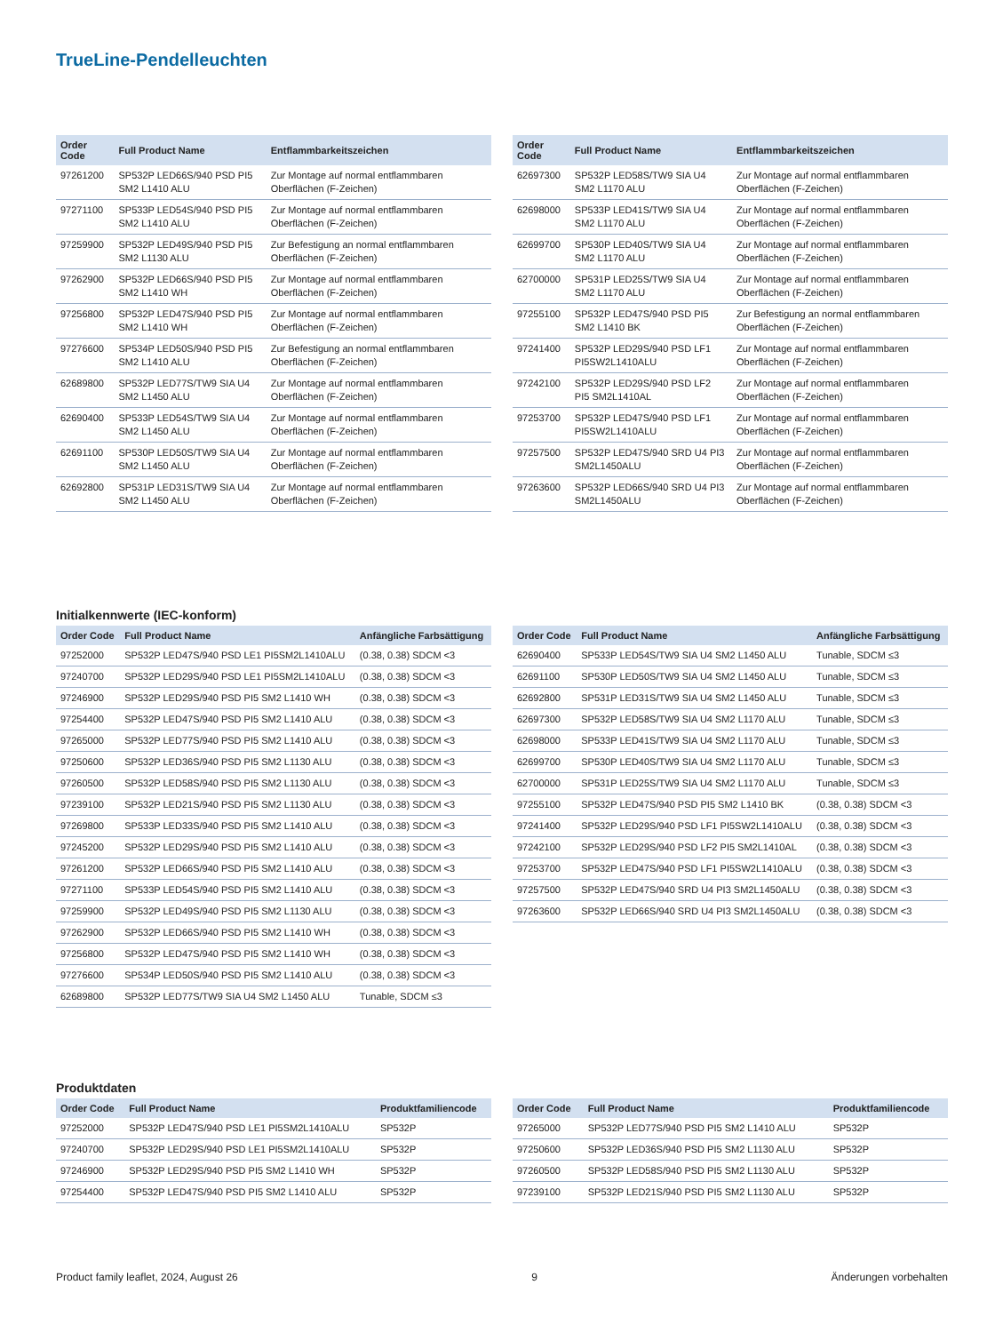TrueLine-Pendelleuchten
| Order Code | Full Product Name | Entflammbarkeitszeichen |
| --- | --- | --- |
| 97261200 | SP532P LED66S/940 PSD PI5 SM2 L1410 ALU | Zur Montage auf normal entflammbaren Oberflächen (F-Zeichen) |
| 97271100 | SP533P LED54S/940 PSD PI5 SM2 L1410 ALU | Zur Montage auf normal entflammbaren Oberflächen (F-Zeichen) |
| 97259900 | SP532P LED49S/940 PSD PI5 SM2 L1130 ALU | Zur Befestigung an normal entflammbaren Oberflächen (F-Zeichen) |
| 97262900 | SP532P LED66S/940 PSD PI5 SM2 L1410 WH | Zur Montage auf normal entflammbaren Oberflächen (F-Zeichen) |
| 97256800 | SP532P LED47S/940 PSD PI5 SM2 L1410 WH | Zur Montage auf normal entflammbaren Oberflächen (F-Zeichen) |
| 97276600 | SP534P LED50S/940 PSD PI5 SM2 L1410 ALU | Zur Befestigung an normal entflammbaren Oberflächen (F-Zeichen) |
| 62689800 | SP532P LED77S/TW9 SIA U4 SM2 L1450 ALU | Zur Montage auf normal entflammbaren Oberflächen (F-Zeichen) |
| 62690400 | SP533P LED54S/TW9 SIA U4 SM2 L1450 ALU | Zur Montage auf normal entflammbaren Oberflächen (F-Zeichen) |
| 62691100 | SP530P LED50S/TW9 SIA U4 SM2 L1450 ALU | Zur Montage auf normal entflammbaren Oberflächen (F-Zeichen) |
| 62692800 | SP531P LED31S/TW9 SIA U4 SM2 L1450 ALU | Zur Montage auf normal entflammbaren Oberflächen (F-Zeichen) |
| Order Code | Full Product Name | Entflammbarkeitszeichen |
| --- | --- | --- |
| 62697300 | SP532P LED58S/TW9 SIA U4 SM2 L1170 ALU | Zur Montage auf normal entflammbaren Oberflächen (F-Zeichen) |
| 62698000 | SP533P LED41S/TW9 SIA U4 SM2 L1170 ALU | Zur Montage auf normal entflammbaren Oberflächen (F-Zeichen) |
| 62699700 | SP530P LED40S/TW9 SIA U4 SM2 L1170 ALU | Zur Montage auf normal entflammbaren Oberflächen (F-Zeichen) |
| 62700000 | SP531P LED25S/TW9 SIA U4 SM2 L1170 ALU | Zur Montage auf normal entflammbaren Oberflächen (F-Zeichen) |
| 97255100 | SP532P LED47S/940 PSD PI5 SM2 L1410 BK | Zur Befestigung an normal entflammbaren Oberflächen (F-Zeichen) |
| 97241400 | SP532P LED29S/940 PSD LF1 PI5SW2L1410ALU | Zur Montage auf normal entflammbaren Oberflächen (F-Zeichen) |
| 97242100 | SP532P LED29S/940 PSD LF2 PI5 SM2L1410AL | Zur Montage auf normal entflammbaren Oberflächen (F-Zeichen) |
| 97253700 | SP532P LED47S/940 PSD LF1 PI5SW2L1410ALU | Zur Montage auf normal entflammbaren Oberflächen (F-Zeichen) |
| 97257500 | SP532P LED47S/940 SRD U4 PI3 SM2L1450ALU | Zur Montage auf normal entflammbaren Oberflächen (F-Zeichen) |
| 97263600 | SP532P LED66S/940 SRD U4 PI3 SM2L1450ALU | Zur Montage auf normal entflammbaren Oberflächen (F-Zeichen) |
Initialkennwerte (IEC-konform)
| Order Code | Full Product Name | Anfängliche Farbsättigung |
| --- | --- | --- |
| 97252000 | SP532P LED47S/940 PSD LE1 PI5SM2L1410ALU | (0.38, 0.38) SDCM <3 |
| 97240700 | SP532P LED29S/940 PSD LE1 PI5SM2L1410ALU | (0.38, 0.38) SDCM <3 |
| 97246900 | SP532P LED29S/940 PSD PI5 SM2 L1410 WH | (0.38, 0.38) SDCM <3 |
| 97254400 | SP532P LED47S/940 PSD PI5 SM2 L1410 ALU | (0.38, 0.38) SDCM <3 |
| 97265000 | SP532P LED77S/940 PSD PI5 SM2 L1410 ALU | (0.38, 0.38) SDCM <3 |
| 97250600 | SP532P LED36S/940 PSD PI5 SM2 L1130 ALU | (0.38, 0.38) SDCM <3 |
| 97260500 | SP532P LED58S/940 PSD PI5 SM2 L1130 ALU | (0.38, 0.38) SDCM <3 |
| 97239100 | SP532P LED21S/940 PSD PI5 SM2 L1130 ALU | (0.38, 0.38) SDCM <3 |
| 97269800 | SP533P LED33S/940 PSD PI5 SM2 L1410 ALU | (0.38, 0.38) SDCM <3 |
| 97245200 | SP532P LED29S/940 PSD PI5 SM2 L1410 ALU | (0.38, 0.38) SDCM <3 |
| 97261200 | SP532P LED66S/940 PSD PI5 SM2 L1410 ALU | (0.38, 0.38) SDCM <3 |
| 97271100 | SP533P LED54S/940 PSD PI5 SM2 L1410 ALU | (0.38, 0.38) SDCM <3 |
| 97259900 | SP532P LED49S/940 PSD PI5 SM2 L1130 ALU | (0.38, 0.38) SDCM <3 |
| 97262900 | SP532P LED66S/940 PSD PI5 SM2 L1410 WH | (0.38, 0.38) SDCM <3 |
| 97256800 | SP532P LED47S/940 PSD PI5 SM2 L1410 WH | (0.38, 0.38) SDCM <3 |
| 97276600 | SP534P LED50S/940 PSD PI5 SM2 L1410 ALU | (0.38, 0.38) SDCM <3 |
| 62689800 | SP532P LED77S/TW9 SIA U4 SM2 L1450 ALU | Tunable, SDCM ≤3 |
| Order Code | Full Product Name | Anfängliche Farbsättigung |
| --- | --- | --- |
| 62690400 | SP533P LED54S/TW9 SIA U4 SM2 L1450 ALU | Tunable, SDCM ≤3 |
| 62691100 | SP530P LED50S/TW9 SIA U4 SM2 L1450 ALU | Tunable, SDCM ≤3 |
| 62692800 | SP531P LED31S/TW9 SIA U4 SM2 L1450 ALU | Tunable, SDCM ≤3 |
| 62697300 | SP532P LED58S/TW9 SIA U4 SM2 L1170 ALU | Tunable, SDCM ≤3 |
| 62698000 | SP533P LED41S/TW9 SIA U4 SM2 L1170 ALU | Tunable, SDCM ≤3 |
| 62699700 | SP530P LED40S/TW9 SIA U4 SM2 L1170 ALU | Tunable, SDCM ≤3 |
| 62700000 | SP531P LED25S/TW9 SIA U4 SM2 L1170 ALU | Tunable, SDCM ≤3 |
| 97255100 | SP532P LED47S/940 PSD PI5 SM2 L1410 BK | (0.38, 0.38) SDCM <3 |
| 97241400 | SP532P LED29S/940 PSD LF1 PI5SW2L1410ALU | (0.38, 0.38) SDCM <3 |
| 97242100 | SP532P LED29S/940 PSD LF2 PI5 SM2L1410AL | (0.38, 0.38) SDCM <3 |
| 97253700 | SP532P LED47S/940 PSD LF1 PI5SW2L1410ALU | (0.38, 0.38) SDCM <3 |
| 97257500 | SP532P LED47S/940 SRD U4 PI3 SM2L1450ALU | (0.38, 0.38) SDCM <3 |
| 97263600 | SP532P LED66S/940 SRD U4 PI3 SM2L1450ALU | (0.38, 0.38) SDCM <3 |
Produktdaten
| Order Code | Full Product Name | Produktfamiliencode |
| --- | --- | --- |
| 97252000 | SP532P LED47S/940 PSD LE1 PI5SM2L1410ALU | SP532P |
| 97240700 | SP532P LED29S/940 PSD LE1 PI5SM2L1410ALU | SP532P |
| 97246900 | SP532P LED29S/940 PSD PI5 SM2 L1410 WH | SP532P |
| 97254400 | SP532P LED47S/940 PSD PI5 SM2 L1410 ALU | SP532P |
| Order Code | Full Product Name | Produktfamiliencode |
| --- | --- | --- |
| 97265000 | SP532P LED77S/940 PSD PI5 SM2 L1410 ALU | SP532P |
| 97250600 | SP532P LED36S/940 PSD PI5 SM2 L1130 ALU | SP532P |
| 97260500 | SP532P LED58S/940 PSD PI5 SM2 L1130 ALU | SP532P |
| 97239100 | SP532P LED21S/940 PSD PI5 SM2 L1130 ALU | SP532P |
Product family leaflet, 2024, August 26 9 Änderungen vorbehalten